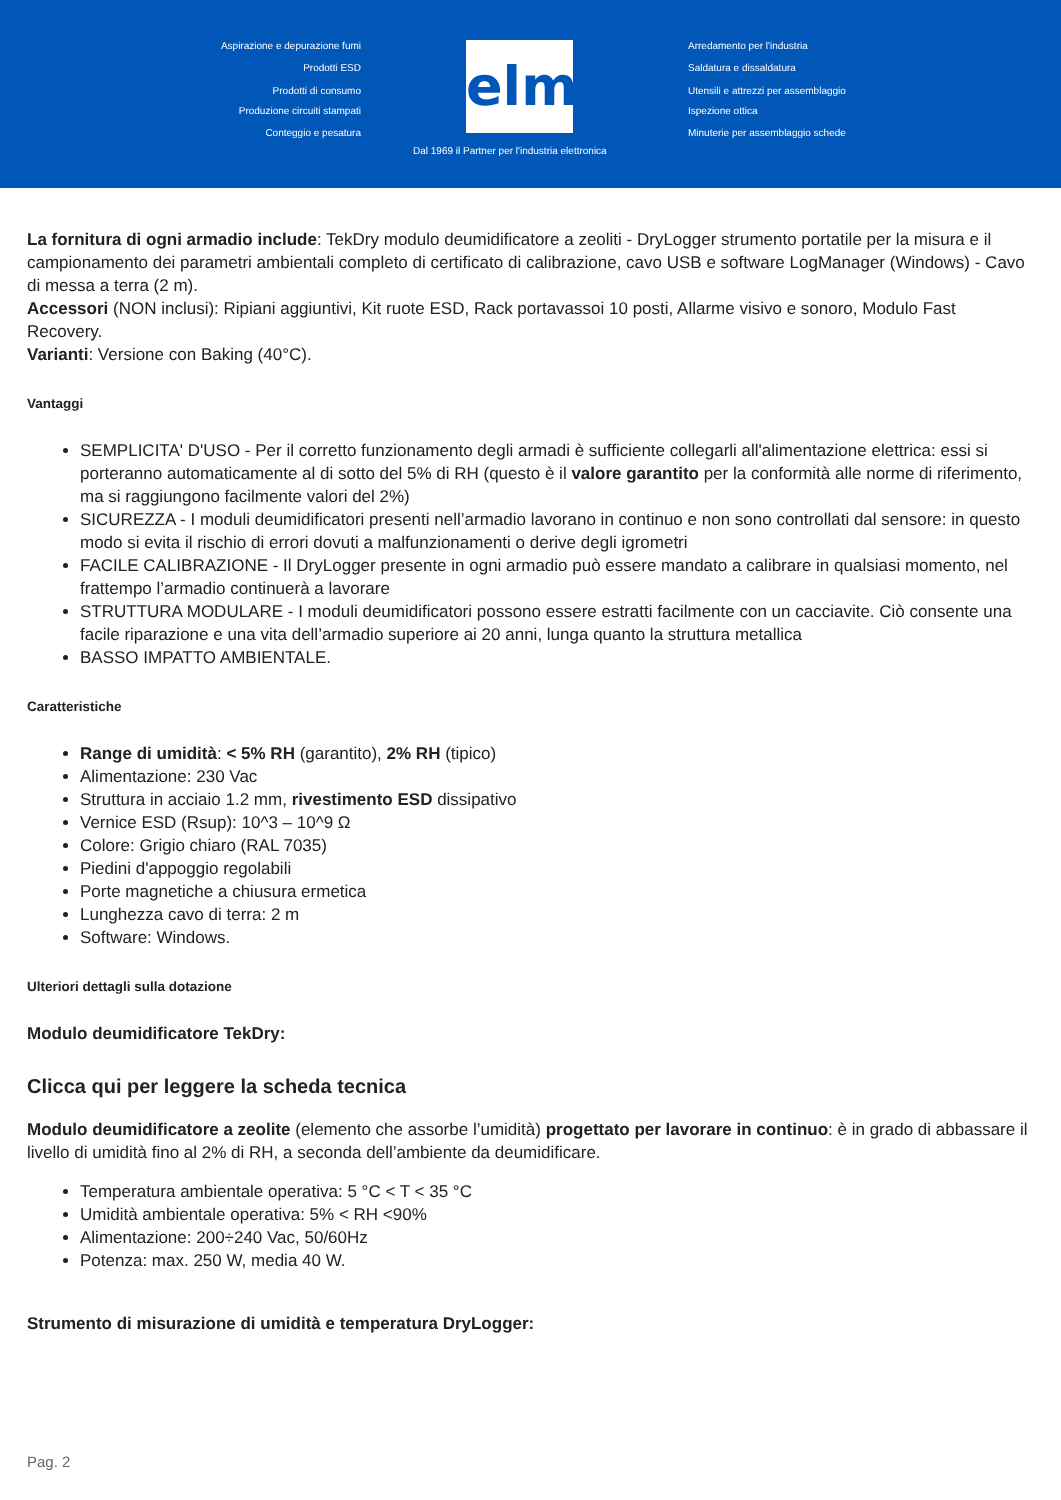Aspirazione e depurazione fumi
Prodotti ESD
Prodotti di consumo
Produzione circuiti stampati
Conteggio e pesatura
elmi
Arredamento per l'industria
Saldatura e dissaldatura
Utensili e attrezzi per assemblaggio
Ispezione ottica
Minuterie per assemblaggio schede
Dal 1969 il Partner per l'industria elettronica
La fornitura di ogni armadio include: TekDry modulo deumidificatore a zeoliti - DryLogger strumento portatile per la misura e il campionamento dei parametri ambientali completo di certificato di calibrazione, cavo USB e software LogManager (Windows) - Cavo di messa a terra (2 m).
Accessori (NON inclusi): Ripiani aggiuntivi, Kit ruote ESD, Rack portavassoi 10 posti, Allarme visivo e sonoro, Modulo Fast Recovery.
Varianti: Versione con Baking (40°C).
Vantaggi
SEMPLICITA' D'USO - Per il corretto funzionamento degli armadi è sufficiente collegarli all'alimentazione elettrica: essi si porteranno automaticamente al di sotto del 5% di RH (questo è il valore garantito per la conformità alle norme di riferimento, ma si raggiungono facilmente valori del 2%)
SICUREZZA - I moduli deumidificatori presenti nell’armadio lavorano in continuo e non sono controllati dal sensore: in questo modo si evita il rischio di errori dovuti a malfunzionamenti o derive degli igrometri
FACILE CALIBRAZIONE - Il DryLogger presente in ogni armadio può essere mandato a calibrare in qualsiasi momento, nel frattempo l’armadio continuerà a lavorare
STRUTTURA MODULARE - I moduli deumidificatori possono essere estratti facilmente con un cacciavite. Ciò consente una facile riparazione e una vita dell’armadio superiore ai 20 anni, lunga quanto la struttura metallica
BASSO IMPATTO AMBIENTALE.
Caratteristiche
Range di umidità: < 5% RH (garantito), 2% RH (tipico)
Alimentazione: 230 Vac
Struttura in acciaio 1.2 mm, rivestimento ESD dissipativo
Vernice ESD (Rsup): 10^3 – 10^9 Ω
Colore: Grigio chiaro (RAL 7035)
Piedini d'appoggio regolabili
Porte magnetiche a chiusura ermetica
Lunghezza cavo di terra: 2 m
Software: Windows.
Ulteriori dettagli sulla dotazione
Modulo deumidificatore TekDry:
Clicca qui per leggere la scheda tecnica
Modulo deumidificatore a zeolite (elemento che assorbe l’umidità) progettato per lavorare in continuo: è in grado di abbassare il livello di umidità fino al 2% di RH, a seconda dell’ambiente da deumidificare.
Temperatura ambientale operativa: 5 °C < T < 35 °C
Umidità ambientale operativa: 5% < RH <90%
Alimentazione: 200÷240 Vac, 50/60Hz
Potenza: max. 250 W, media 40 W.
Strumento di misurazione di umidità e temperatura DryLogger:
Pag. 2